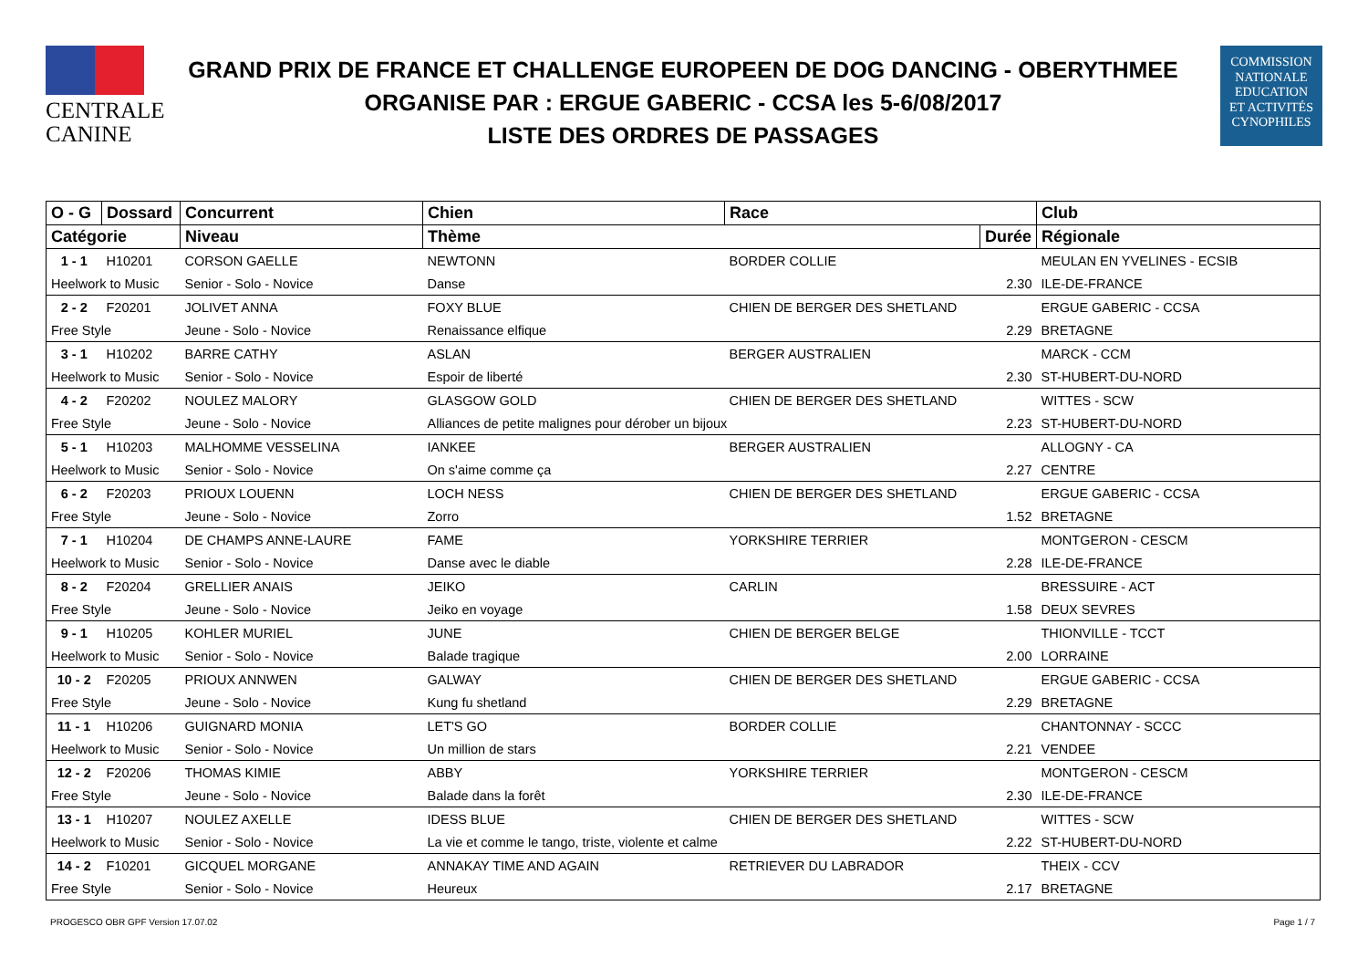CENTRALE
CANINE
GRAND PRIX DE FRANCE ET CHALLENGE EUROPEEN DE DOG DANCING - OBERYTHMEE
ORGANISE PAR : ERGUE GABERIC - CCSA les 5-6/08/2017
LISTE DES ORDRES DE PASSAGES
COMMISSION
NATIONALE
EDUCATION
ET ACTIVITÉS
CYNOPHILES
| O - G | Dossard | Concurrent | Chien | Race | | Club |
| --- | --- | --- | --- | --- | --- | --- |
| Catégorie | | Niveau | Thème | | Durée | Régionale |
| 1 - 1 | H10201 | CORSON GAELLE | NEWTONN | BORDER COLLIE | | MEULAN EN YVELINES - ECSIB |
| Heelwork to Music | | Senior - Solo - Novice | Danse | | 2.30 | ILE-DE-FRANCE |
| 2 - 2 | F20201 | JOLIVET ANNA | FOXY BLUE | CHIEN DE BERGER DES SHETLAND | | ERGUE GABERIC - CCSA |
| Free Style | | Jeune - Solo - Novice | Renaissance elfique | | 2.29 | BRETAGNE |
| 3 - 1 | H10202 | BARRE CATHY | ASLAN | BERGER AUSTRALIEN | | MARCK - CCM |
| Heelwork to Music | | Senior - Solo - Novice | Espoir de liberté | | 2.30 | ST-HUBERT-DU-NORD |
| 4 - 2 | F20202 | NOULEZ MALORY | GLASGOW GOLD | CHIEN DE BERGER DES SHETLAND | | WITTES - SCW |
| Free Style | | Jeune - Solo - Novice | Alliances de petite malignes pour dérober un bijoux | | 2.23 | ST-HUBERT-DU-NORD |
| 5 - 1 | H10203 | MALHOMME VESSELINA | IANKEE | BERGER AUSTRALIEN | | ALLOGNY - CA |
| Heelwork to Music | | Senior - Solo - Novice | On s'aime comme ça | | 2.27 | CENTRE |
| 6 - 2 | F20203 | PRIOUX LOUENN | LOCH NESS | CHIEN DE BERGER DES SHETLAND | | ERGUE GABERIC - CCSA |
| Free Style | | Jeune - Solo - Novice | Zorro | | 1.52 | BRETAGNE |
| 7 - 1 | H10204 | DE CHAMPS ANNE-LAURE | FAME | YORKSHIRE TERRIER | | MONTGERON - CESCM |
| Heelwork to Music | | Senior - Solo - Novice | Danse avec le diable | | 2.28 | ILE-DE-FRANCE |
| 8 - 2 | F20204 | GRELLIER ANAIS | JEIKO | CARLIN | | BRESSUIRE - ACT |
| Free Style | | Jeune - Solo - Novice | Jeiko en voyage | | 1.58 | DEUX SEVRES |
| 9 - 1 | H10205 | KOHLER MURIEL | JUNE | CHIEN DE BERGER BELGE | | THIONVILLE - TCCT |
| Heelwork to Music | | Senior - Solo - Novice | Balade tragique | | 2.00 | LORRAINE |
| 10 - 2 | F20205 | PRIOUX ANNWEN | GALWAY | CHIEN DE BERGER DES SHETLAND | | ERGUE GABERIC - CCSA |
| Free Style | | Jeune - Solo - Novice | Kung fu shetland | | 2.29 | BRETAGNE |
| 11 - 1 | H10206 | GUIGNARD MONIA | LET'S GO | BORDER COLLIE | | CHANTONNAY - SCCC |
| Heelwork to Music | | Senior - Solo - Novice | Un million de stars | | 2.21 | VENDEE |
| 12 - 2 | F20206 | THOMAS KIMIE | ABBY | YORKSHIRE TERRIER | | MONTGERON - CESCM |
| Free Style | | Jeune - Solo - Novice | Balade dans la forêt | | 2.30 | ILE-DE-FRANCE |
| 13 - 1 | H10207 | NOULEZ AXELLE | IDESS BLUE | CHIEN DE BERGER DES SHETLAND | | WITTES - SCW |
| Heelwork to Music | | Senior - Solo - Novice | La vie et comme le tango, triste, violente et calme | | 2.22 | ST-HUBERT-DU-NORD |
| 14 - 2 | F10201 | GICQUEL MORGANE | ANNAKAY TIME AND AGAIN | RETRIEVER DU LABRADOR | | THEIX - CCV |
| Free Style | | Senior - Solo - Novice | Heureux | | 2.17 | BRETAGNE |
PROGESCO OBR GPF Version 17.07.02 Page 1 / 7